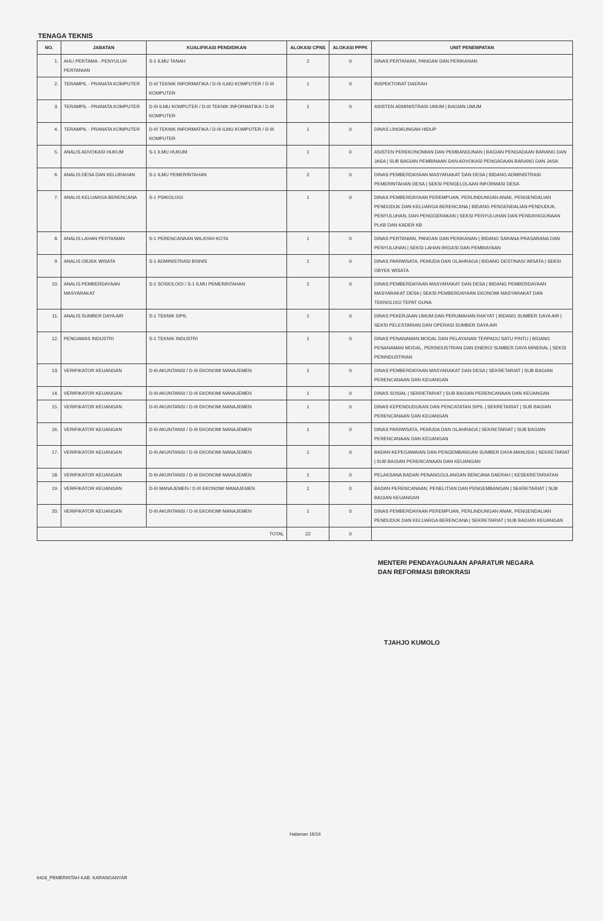TENAGA TEKNIS
| NO. | JABATAN | KUALIFIKASI PENDIDIKAN | ALOKASI CPNS | ALOKASI PPPK | UNIT PENEMPATAN |
| --- | --- | --- | --- | --- | --- |
| 1. | AHLI PERTAMA - PENYULUH PERTANIAN | S-1 ILMU TANAH | 2 | 0 | DINAS PERTANIAN, PANGAN DAN PERIKANAN |
| 2. | TERAMPIL - PRANATA KOMPUTER | D-III TEKNIK INFORMATIKA / D-III ILMU KOMPUTER / D-III KOMPUTER | 1 | 0 | INSPEKTORAT DAERAH |
| 3. | TERAMPIL - PRANATA KOMPUTER | D-III ILMU KOMPUTER / D-III TEKNIK INFORMATIKA / D-III KOMPUTER | 1 | 0 | ASISTEN ADMINISTRASI UMUM / BAGIAN UMUM |
| 4. | TERAMPIL - PRANATA KOMPUTER | D-III TEKNIK INFORMATIKA / D-III ILMU KOMPUTER / D-III KOMPUTER | 1 | 0 | DINAS LINGKUNGAN HIDUP |
| 5. | ANALIS ADVOKASI HUKUM | S-1 ILMU HUKUM | 1 | 0 | ASISTEN PEREKONOMIAN DAN PEMBANGUNAN / BAGIAN PENGADAAN BARANG DAN JASA / SUB BAGIAN PEMBINAAN DAN ADVOKASI PENGADAAN BARANG DAN JASA |
| 6. | ANALIS DESA DAN KELURAHAN | S-1 ILMU PEMERINTAHAN | 2 | 0 | DINAS PEMBERDAYAAN MASYARAKAT DAN DESA / BIDANG ADMINISTRASI PEMERINTAHAN DESA / SEKSI PENGELOLAAN INFORMASI DESA |
| 7. | ANALIS KELUARGA BERENCANA | S-1 PSIKOLOGI | 1 | 0 | DINAS PEMBERDAYAAN PEREMPUAN, PERLINDUNGAN ANAK, PENGENDALIAN PENDUDUK DAN KELUARGA BERENCANA / BIDANG PENGENDALIAN PENDUDUK, PENYULUHAN, DAN PENGGERAKAN / SEKSI PENYULUHAN DAN PENDAYAGUNAAN PLKB DAN KADER KB |
| 8. | ANALIS LAHAN PERTANIAN | S-1 PERENCANAAN WILAYAH KOTA | 1 | 0 | DINAS PERTANIAN, PANGAN DAN PERIKANAN / BIDANG SARANA PRASARANA DAN PENYULUHAN / SEKSI LAHAN IRIGASI DAN PEMBIAYAAN |
| 9. | ANALIS OBJEK WISATA | S-1 ADMINISTRASI BISNIS | 1 | 0 | DINAS PARIWISATA, PEMUDA DAN OLAHRAGA / BIDANG DESTINASI WISATA / SEKSI OBYEK WISATA |
| 10. | ANALIS PEMBERDAYAAN MASYARAKAT | S-1 SOSIOLOGI / S-1 ILMU PEMERINTAHAN | 1 | 0 | DINAS PEMBERDAYAAN MASYARAKAT DAN DESA / BIDANG PEMBERDAYAAN MASYARAKAT DESA / SEKSI PEMBERDAYAAN EKONOMI MASYARAKAT DAN TEKNOLOGI TEPAT GUNA |
| 11. | ANALIS SUMBER DAYA AIR | S-1 TEKNIK SIPIL | 1 | 0 | DINAS PEKERJAAN UMUM DAN PERUMAHAN RAKYAT / BIDANG SUMBER DAYA AIR / SEKSI PELESTARIAN DAN OPERASI SUMBER DAYA AIR |
| 12. | PENGAWAS INDUSTRI | S-1 TEKNIK INDUSTRI | 1 | 0 | DINAS PENANAMAN MODAL DAN PELAYANAN TERPADU SATU PINTU / BIDANG PENANAMAN MODAL, PERINDUSTRIAN DAN ENERGI SUMBER DAYA MINERAL / SEKSI PERINDUSTRIAN |
| 13. | VERIFIKATOR KEUANGAN | D-III AKUNTANSI / D-III EKONOMI MANAJEMEN | 1 | 0 | DINAS PEMBERDAYAAN MASYARAKAT DAN DESA / SEKRETARIAT / SUB BAGIAN PERENCANAAN DAN KEUANGAN |
| 14. | VERIFIKATOR KEUANGAN | D-III AKUNTANSI / D-III EKONOMI MANAJEMEN | 1 | 0 | DINAS SOSIAL / SEKRETARIAT / SUB BAGIAN PERENCANAAN DAN KEUANGAN |
| 15. | VERIFIKATOR KEUANGAN | D-III AKUNTANSI / D-III EKONOMI MANAJEMEN | 1 | 0 | DINAS KEPENDUDUKAN DAN PENCATATAN SIPIL / SEKRETARIAT / SUB BAGIAN PERENCANAAN DAN KEUANGAN |
| 16. | VERIFIKATOR KEUANGAN | D-III AKUNTANSI / D-III EKONOMI MANAJEMEN | 1 | 0 | DINAS PARIWISATA, PEMUDA DAN OLAHRAGA / SEKRETARIAT / SUB BAGIAN PERENCANAAN DAN KEUANGAN |
| 17. | VERIFIKATOR KEUANGAN | D-III AKUNTANSI / D-III EKONOMI MANAJEMEN | 1 | 0 | BADAN KEPEGAWAIAN DAN PENGEMBANGAN SUMBER DAYA MANUSIA / SEKRETARIAT / SUB BAGIAN PERENCANAAN DAN KEUANGAN |
| 18. | VERIFIKATOR KEUANGAN | D-III AKUNTANSI / D-III EKONOMI MANAJEMEN | 1 | 0 | PELAKSANA BADAN PENANGGULANGAN BENCANA DAERAH / KESEKRETARIATAN |
| 19. | VERIFIKATOR KEUANGAN | D-III MANAJEMEN / D-III EKONOMI MANAJEMEN | 1 | 0 | BADAN PERENCANAAN, PENELITIAN DAN PENGEMBANGAN / SEKRETARIAT / SUB BAGIAN KEUANGAN |
| 20. | VERIFIKATOR KEUANGAN | D-III AKUNTANSI / D-III EKONOMI MANAJEMEN | 1 | 0 | DINAS PEMBERDAYAAN PEREMPUAN, PERLINDUNGAN ANAK, PENGENDALIAN PENDUDUK DAN KELUARGA BERENCANA / SEKRETARIAT / SUB BAGIAN KEUANGAN |
| TOTAL | | | 22 | 0 | |
MENTERI PENDAYAGUNAAN APARATUR NEGARA
DAN REFORMASI BIROKRASI
TJAHJO KUMOLO
Halaman 16/16
6428_PEMERINTAH KAB. KARANGANYAR